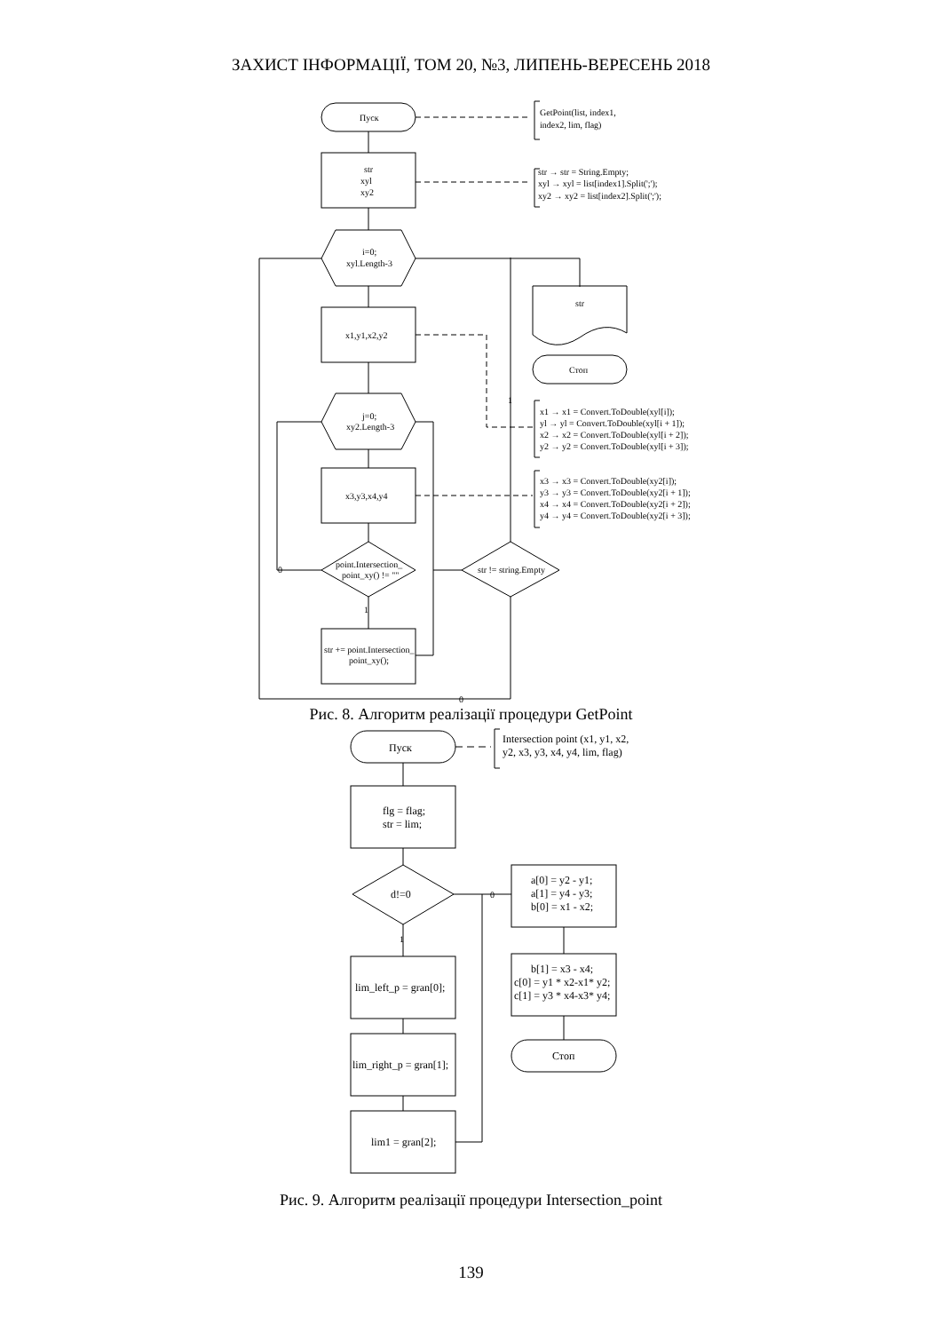ЗАХИСТ ІНФОРМАЦІЇ, ТОМ 20, №3, ЛИПЕНЬ-ВЕРЕСЕНЬ 2018
Пуск
str
xyl
xy2
i=0;
xyl.Length-3
x1,y1,x2,y2
j=0;
xy2.Length-3
x3,y3,x4,y4
point.Intersection_
point_xy() != ""
str != string.Empty
str += point.Intersection_
point_xy();
str
Стоп
1
0
1
0
GetPoint(list, index1,
index2, lim, flag)
str → str = String.Empty;
xyl → xyl = list[index1].Split(';');
xy2 → xy2 = list[index2].Split(';');
x1 → x1 = Convert.ToDouble(xyl[i]);
yl → yl = Convert.ToDouble(xyl[i + 1]);
x2 → x2 = Convert.ToDouble(xyl[i + 2]);
y2 → y2 = Convert.ToDouble(xyl[i + 3]);
x3 → x3 = Convert.ToDouble(xy2[i]);
y3 → y3 = Convert.ToDouble(xy2[i + 1]);
x4 → x4 = Convert.ToDouble(xy2[i + 2]);
y4 → y4 = Convert.ToDouble(xy2[i + 3]);
Рис. 8. Алгоритм реалізації процедури GetPoint
Пуск
flg = flag;
str = lim;
d!=0
lim_left_p = gran[0];
lim_right_p = gran[1];
lim1 = gran[2];
a[0] = y2 - y1;
a[1] = y4 - y3;
b[0] = x1 - x2;
b[1] = x3 - x4;
c[0] = y1 * x2-x1* y2;
c[1] = y3 * x4-x3* y4;
Стоп
1
0
Intersection point (x1, y1, x2,
y2, x3, y3, x4, y4, lim, flag)
Рис. 9. Алгоритм реалізації процедури Intersection_point
139